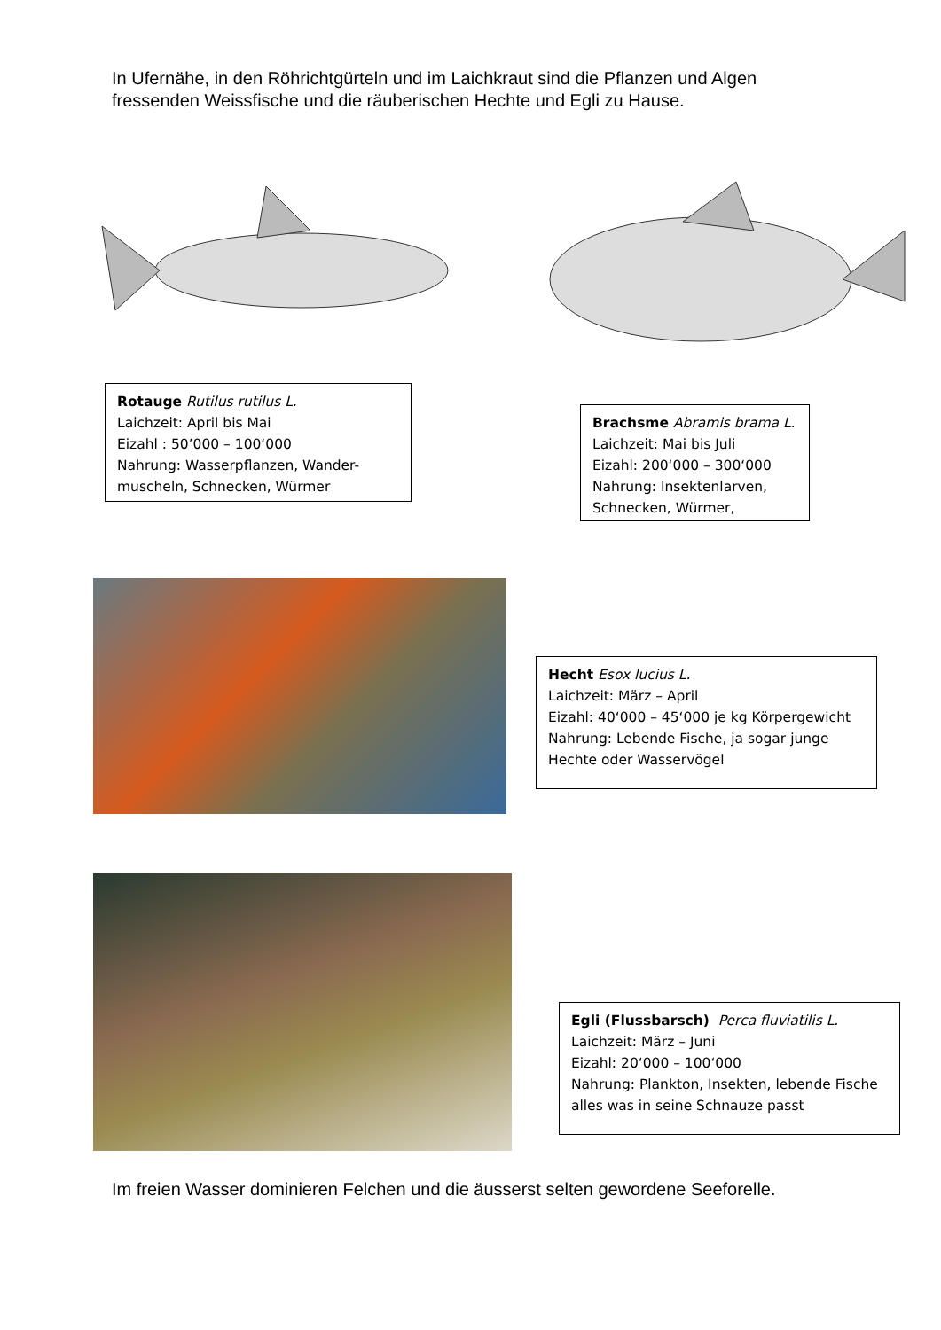In Ufernähe, in den Röhrichtgürteln und im Laichkraut sind die Pflanzen und Algen fressenden Weissfische und die räuberischen Hechte und Egli zu Hause.
Rotauge Rutilus rutilus L.
Laichzeit: April bis Mai
Eizahl : 50’000 – 100‘000
Nahrung: Wasserpflanzen, Wander-muscheln, Schnecken, Würmer
Brachsme Abramis brama L.
Laichzeit: Mai bis Juli
Eizahl: 200‘000 – 300‘000
Nahrung: Insektenlarven, Schnecken, Würmer,
Hecht Esox lucius L.
Laichzeit: März – April
Eizahl: 40‘000 – 45‘000 je kg Körpergewicht
Nahrung: Lebende Fische, ja sogar junge Hechte oder Wasservögel
Egli (Flussbarsch) Perca fluviatilis L.
Laichzeit: März – Juni
Eizahl: 20‘000 – 100‘000
Nahrung: Plankton, Insekten, lebende Fische alles was in seine Schnauze passt
Im freien Wasser dominieren Felchen und die äusserst selten gewordene Seeforelle.